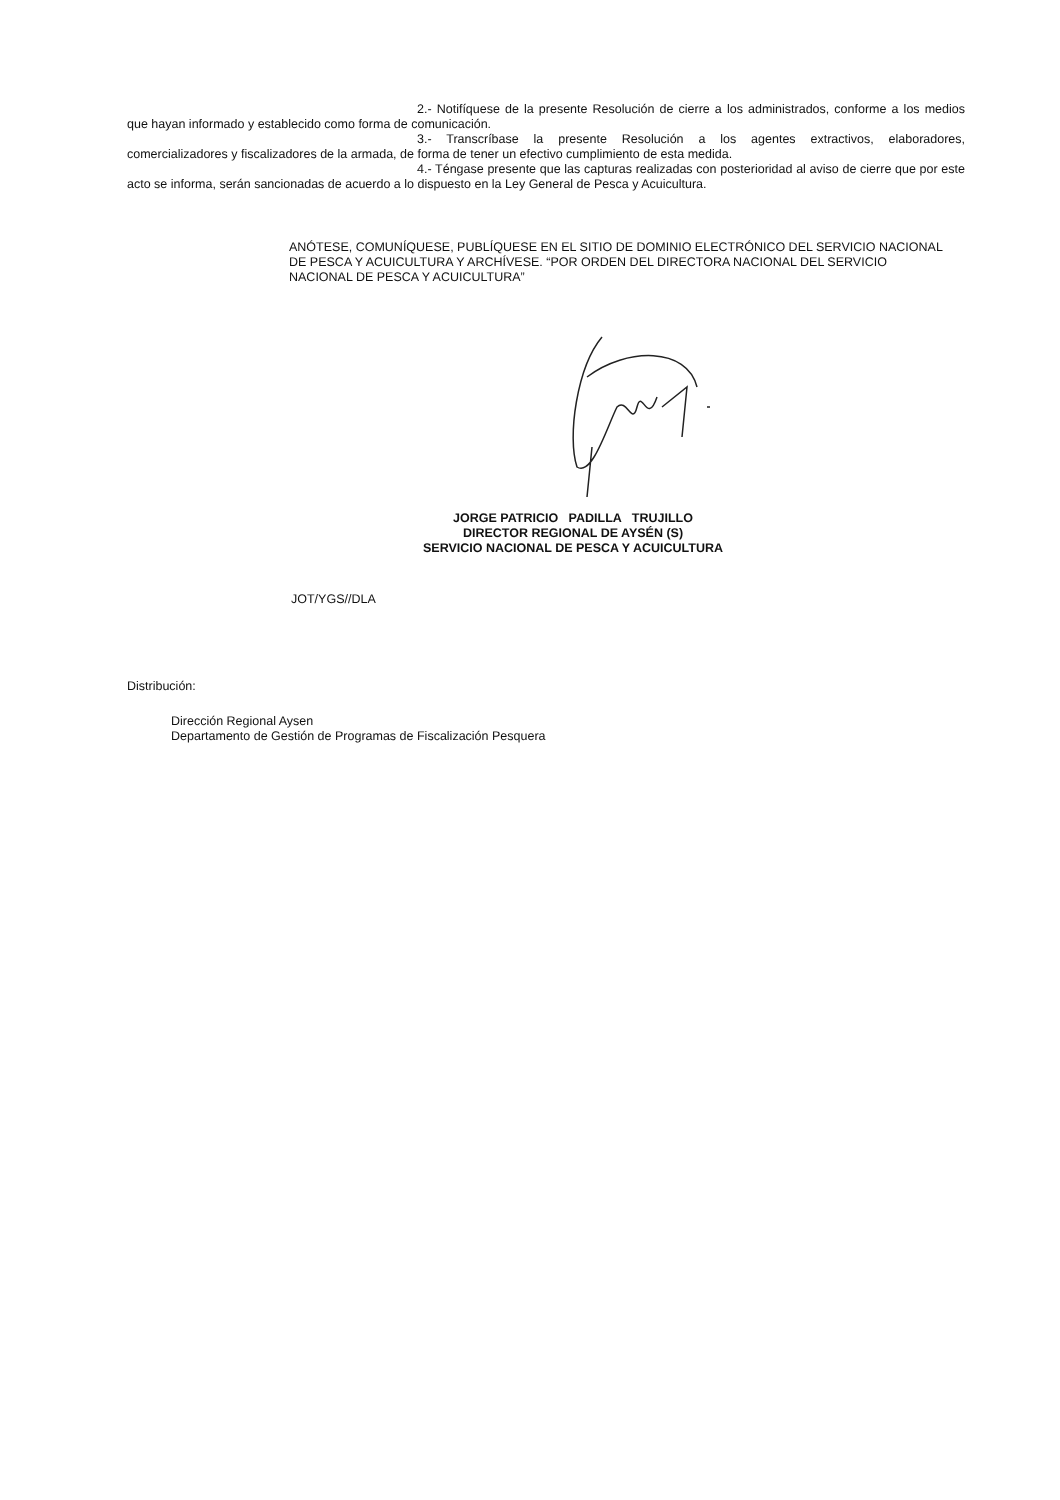2.- Notifíquese de la presente Resolución de cierre a los administrados, conforme a los medios que hayan informado y establecido como forma de comunicación.
3.- Transcríbase la presente Resolución a los agentes extractivos, elaboradores, comercializadores y fiscalizadores de la armada, de forma de tener un efectivo cumplimiento de esta medida.
4.- Téngase presente que las capturas realizadas con posterioridad al aviso de cierre que por este acto se informa, serán sancionadas de acuerdo a lo dispuesto en la Ley General de Pesca y Acuicultura.
ANÓTESE, COMUNÍQUESE, PUBLÍQUESE EN EL SITIO DE DOMINIO ELECTRÓNICO DEL SERVICIO NACIONAL DE PESCA Y ACUICULTURA Y ARCHÍVESE. “POR ORDEN DEL DIRECTORA NACIONAL DEL SERVICIO NACIONAL DE PESCA Y ACUICULTURA”
JORGE PATRICIO PADILLA TRUJILLO
DIRECTOR REGIONAL DE AYSÉN (S)
SERVICIO NACIONAL DE PESCA Y ACUICULTURA
JOT/YGS//DLA
Distribución:
Dirección Regional Aysen
Departamento de Gestión de Programas de Fiscalización Pesquera